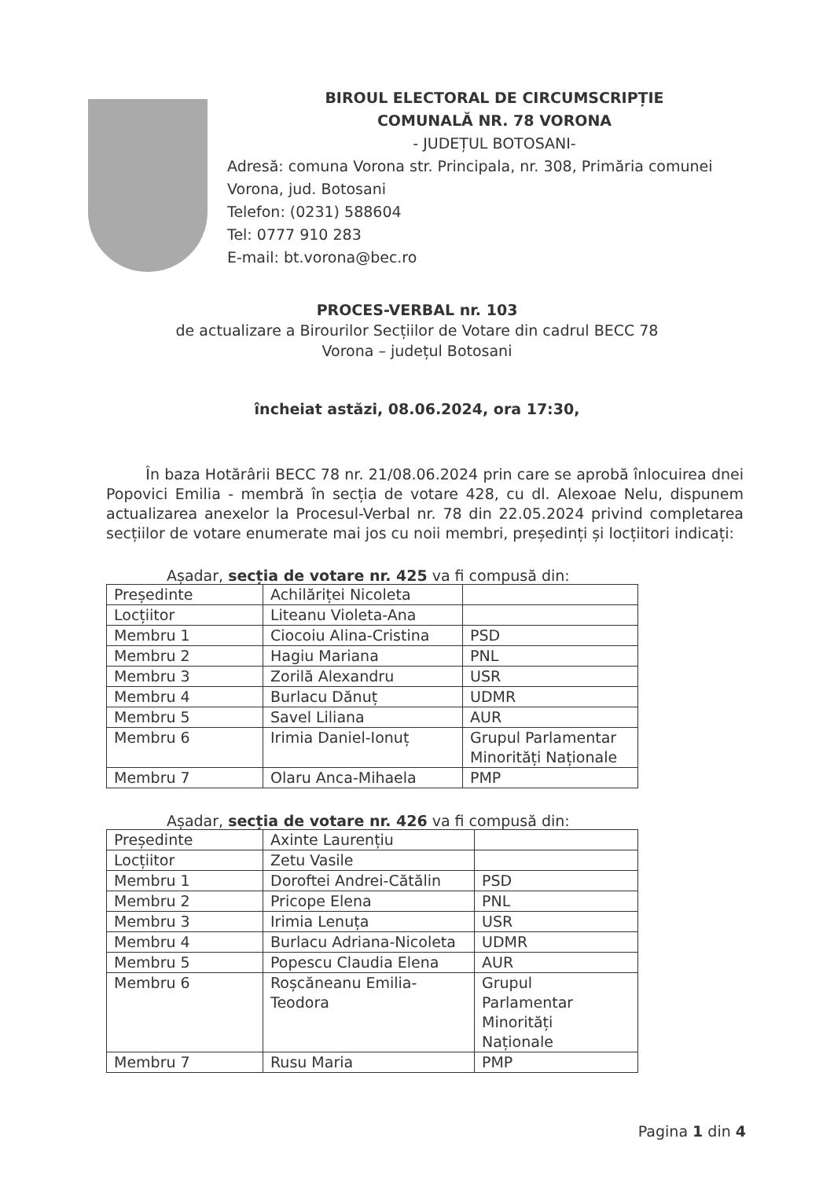BIROUL ELECTORAL DE CIRCUMSCRIPȚIE
COMUNALĂ NR. 78 VORONA
- JUDEȚUL BOTOSANI-
Adresă: comuna Vorona str. Principala, nr. 308, Primăria comunei Vorona, jud. Botosani
Telefon: (0231) 588604
Tel: 0777 910 283
E-mail: bt.vorona@bec.ro
PROCES-VERBAL nr. 103
de actualizare a Birourilor Secțiilor de Votare din cadrul BECC 78
Vorona – județul Botosani
încheiat astăzi, 08.06.2024, ora 17:30,
În baza Hotărârii BECC 78 nr. 21/08.06.2024 prin care se aprobă înlocuirea dnei Popovici Emilia - membră în secția de votare 428, cu dl. Alexoae Nelu, dispunem actualizarea anexelor la Procesul-Verbal nr. 78 din 22.05.2024 privind completarea secțiilor de votare enumerate mai jos cu noii membri, președinți și locțiitori indicați:
Așadar, secția de votare nr. 425 va fi compusă din:
| Președinte | Achilăriței Nicoleta | |
| Locțiitor | Liteanu Violeta-Ana | |
| Membru 1 | Ciocoiu Alina-Cristina | PSD |
| Membru 2 | Hagiu Mariana | PNL |
| Membru 3 | Zorilă Alexandru | USR |
| Membru 4 | Burlacu Dănuț | UDMR |
| Membru 5 | Savel Liliana | AUR |
| Membru 6 | Irimia Daniel-Ionuț | Grupul Parlamentar Minorități Naționale |
| Membru 7 | Olaru Anca-Mihaela | PMP |
Așadar, secția de votare nr. 426 va fi compusă din:
| Președinte | Axinte Laurențiu | |
| Locțiitor | Zetu Vasile | |
| Membru 1 | Doroftei Andrei-Cătălin | PSD |
| Membru 2 | Pricope Elena | PNL |
| Membru 3 | Irimia Lenuța | USR |
| Membru 4 | Burlacu Adriana-Nicoleta | UDMR |
| Membru 5 | Popescu Claudia Elena | AUR |
| Membru 6 | Roșcăneanu Emilia-Teodora | Grupul Parlamentar Minorități Naționale |
| Membru 7 | Rusu Maria | PMP |
Pagina 1 din 4